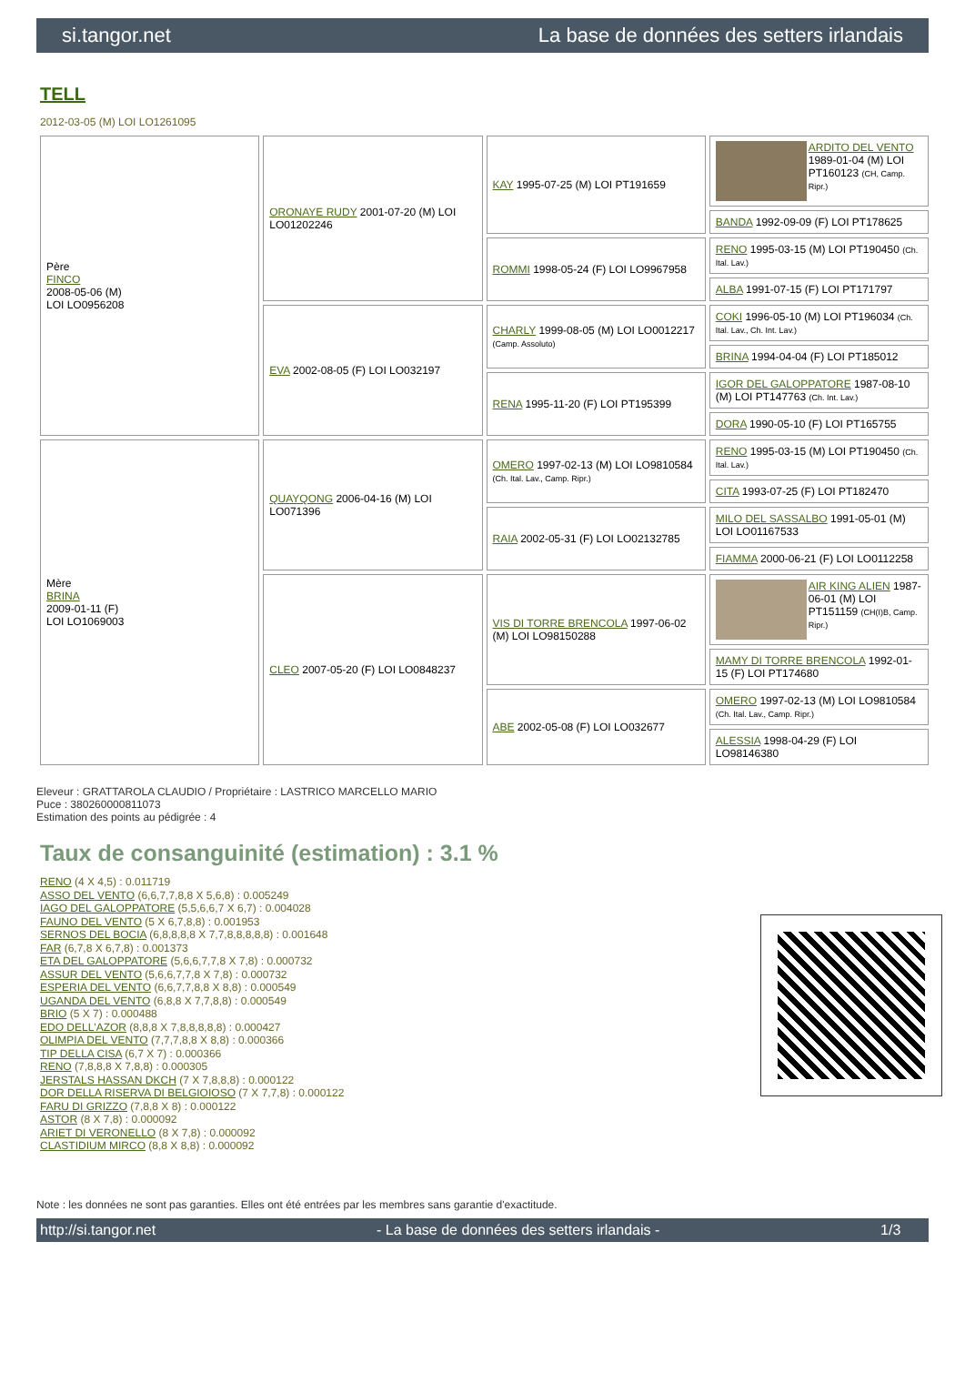si.tangor.net La base de données des setters irlandais
TELL
2012-03-05 (M) LOI LO1261095
| Père FINCO 2008-05-06 (M) LOI LO0956208 | ORONAYE RUDY 2001-07-20 (M) LOI LO01202246 | KAY 1995-07-25 (M) LOI PT191659 | ARDITO DEL VENTO 1989-01-04 (M) LOI PT160123 (CH, Camp. Ripr.) |
| | | | BANDA 1992-09-09 (F) LOI PT178625 |
| | | ROMMI 1998-05-24 (F) LOI LO9967958 | RENO 1995-03-15 (M) LOI PT190450 (Ch. Ital. Lav.) |
| | | | ALBA 1991-07-15 (F) LOI PT171797 |
| | EVA 2002-08-05 (F) LOI LO032197 | CHARLY 1999-08-05 (M) LOI LO0012217 (Camp. Assoluto) | COKI 1996-05-10 (M) LOI PT196034 (Ch. Ital. Lav., Ch. Int. Lav.) |
| | | | BRINA 1994-04-04 (F) LOI PT185012 |
| | | RENA 1995-11-20 (F) LOI PT195399 | IGOR DEL GALOPPATORE 1987-08-10 (M) LOI PT147763 (Ch. Int. Lav.) |
| | | | DORA 1990-05-10 (F) LOI PT165755 |
| Mère BRINA 2009-01-11 (F) LOI LO1069003 | QUAYQONG 2006-04-16 (M) LOI LO071396 | OMERO 1997-02-13 (M) LOI LO9810584 (Ch. Ital. Lav., Camp. Ripr.) | RENO 1995-03-15 (M) LOI PT190450 (Ch. Ital. Lav.) |
| | | | CITA 1993-07-25 (F) LOI PT182470 |
| | | RAIA 2002-05-31 (F) LOI LO02132785 | MILO DEL SASSALBO 1991-05-01 (M) LOI LO01167533 |
| | | | FIAMMA 2000-06-21 (F) LOI LO0112258 |
| | CLEO 2007-05-20 (F) LOI LO0848237 | VIS DI TORRE BRENCOLA 1997-06-02 (M) LOI LO98150288 | AIR KING ALIEN 1987-06-01 (M) LOI PT151159 (CH(I)B, Camp. Ripr.) |
| | | | MAMY DI TORRE BRENCOLA 1992-01-15 (F) LOI PT174680 |
| | | ABE 2002-05-08 (F) LOI LO032677 | OMERO 1997-02-13 (M) LOI LO9810584 (Ch. Ital. Lav., Camp. Ripr.) |
| | | | ALESSIA 1998-04-29 (F) LOI LO98146380 |
Eleveur : GRATTAROLA CLAUDIO / Propriétaire : LASTRICO MARCELLO MARIO
Puce : 380260000811073
Estimation des points au pédigrée : 4
Taux de consanguinité (estimation) : 3.1 %
RENO (4 X 4,5) : 0.011719
ASSO DEL VENTO (6,6,7,7,8,8 X 5,6,8) : 0.005249
IAGO DEL GALOPPATORE (5,5,6,6,7 X 6,7) : 0.004028
FAUNO DEL VENTO (5 X 6,7,8,8) : 0.001953
SERNOS DEL BOCIA (6,8,8,8,8 X 7,7,8,8,8,8,8) : 0.001648
FAR (6,7,8 X 6,7,8) : 0.001373
ETA DEL GALOPPATORE (5,6,6,7,7,8 X 7,8) : 0.000732
ASSUR DEL VENTO (5,6,6,7,7,8 X 7,8) : 0.000732
ESPERIA DEL VENTO (6,6,7,7,8,8 X 8,8) : 0.000549
UGANDA DEL VENTO (6,8,8 X 7,7,8,8) : 0.000549
BRIO (5 X 7) : 0.000488
EDO DELL'AZOR (8,8,8 X 7,8,8,8,8,8) : 0.000427
OLIMPIA DEL VENTO (7,7,7,8,8 X 8,8) : 0.000366
TIP DELLA CISA (6,7 X 7) : 0.000366
RENO (7,8,8,8 X 7,8,8) : 0.000305
JERSTALS HASSAN DKCH (7 X 7,8,8,8) : 0.000122
DOR DELLA RISERVA DI BELGIOIOSO (7 X 7,7,8) : 0.000122
FARU DI GRIZZO (7,8,8 X 8) : 0.000122
ASTOR (8 X 7,8) : 0.000092
ARIET DI VERONELLO (8 X 7,8) : 0.000092
CLASTIDIUM MIRCO (8,8 X 8,8) : 0.000092
Note : les données ne sont pas garanties. Elles ont été entrées par les membres sans garantie d'exactitude.
http://si.tangor.net - La base de données des setters irlandais - 1/3